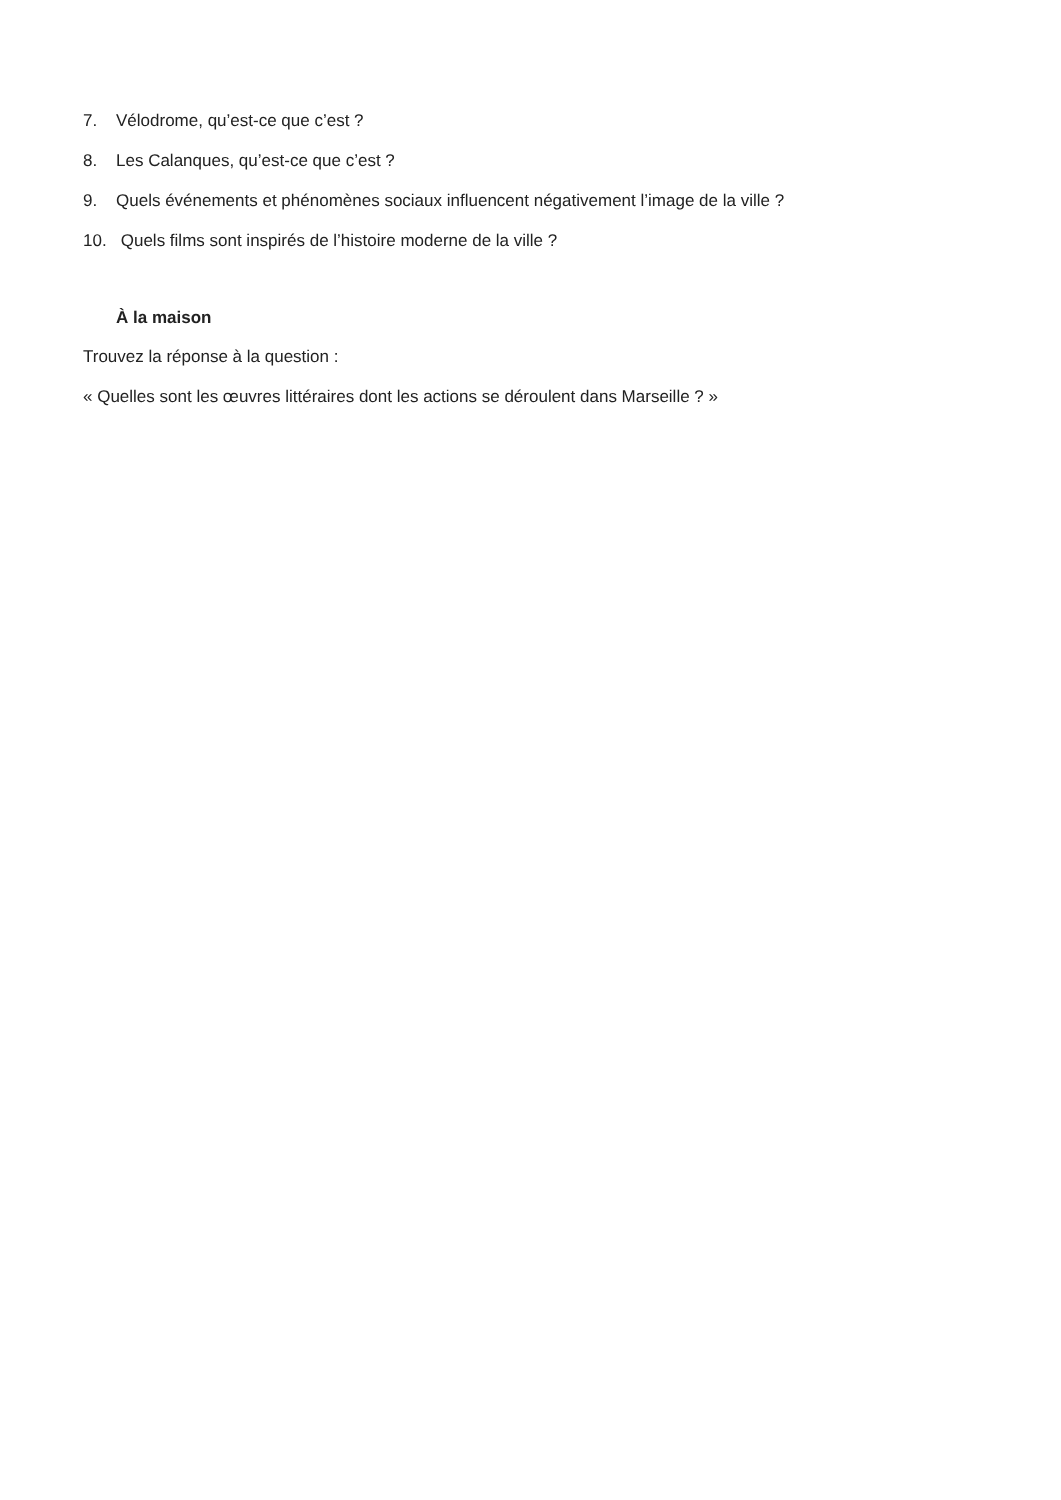7. Vélodrome, qu’est-ce que c’est ?
8. Les Calanques, qu’est-ce que c’est ?
9. Quels événements et phénomènes sociaux influencent négativement l’image de la ville ?
10. Quels films sont inspirés de l’histoire moderne de la ville ?
À la maison
Trouvez la réponse à la question :
« Quelles sont les œuvres littéraires dont les actions se déroulent dans Marseille ? »